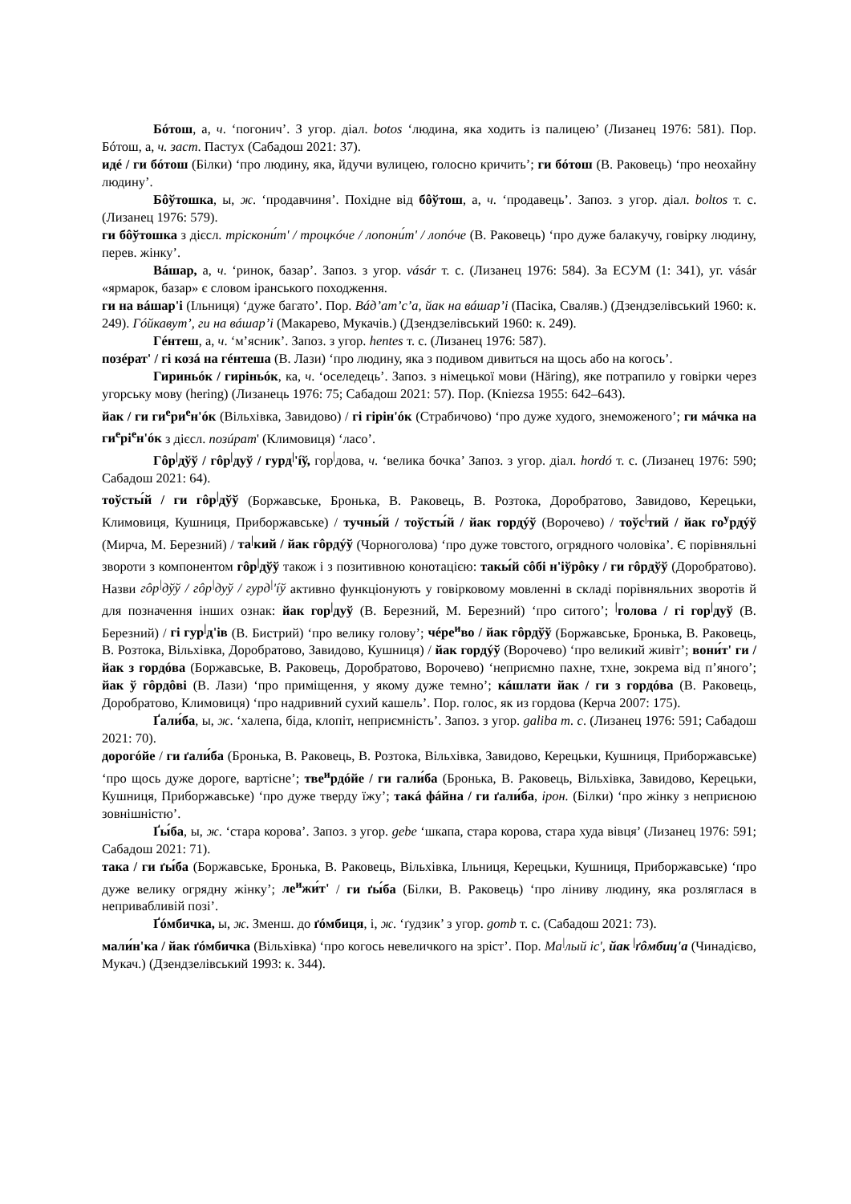Бóтош, а, ч. ‘погонич’. З угор. діал. botos ‘людина, яка ходить із палицею’ (Лизанец 1976: 581). Пор. Бóтош, а, ч. заст. Пастух (Сабадош 2021: 37).
идé / ги бóтош (Білки) ‘про людину, яка, йдучи вулицею, голосно кричить’; ги бóтош (В. Раковець) ‘про неохайну людину’.
Бôўтошка, ы, ж. ‘продавчиня’. Похідне від бôўтош, а, ч. ‘продавець’. Запоз. з угор. діал. boltos т. с. (Лизанец 1976: 579).
ги бôўтошка з дієсл. тріскони́т' / троцкóче / лопони́т' / лопóче (В. Раковець) ‘про дуже балакучу, говірку людину, перев. жінку’.
Вáшар, а, ч. ‘ринок, базар’. Запоз. з угор. vásár т. с. (Лизанец 1976: 584). За ЕСУМ (1: 341), уг. vásár «ярмарок, базар» є словом іранського походження.
ги на вáшар'і (Ільниця) ‘дуже багато’. Пор. Вáд’ат’с’а, йак на вáшар’і (Пасіка, Сваляв.) (Дзендзелівський 1960: к. 249). Гóйкавут’, ги на вáшар’і (Макарево, Мукачів.) (Дзендзелівський 1960: к. 249).
Гéнтеш, а, ч. ‘м’ясник’. Запоз. з угор. hentes т. с. (Лизанец 1976: 587).
позéрат' / гі козá на гéнтеша (В. Лази) ‘про людину, яка з подивом дивиться на щось або на когось’.
Гириньóк / гиріньóк, ка, ч. ‘оселедець’. Запоз. з німецької мови (Häring), яке потрапило у говірки через угорську мову (hering) (Лизанець 1976: 75; Сабадош 2021: 57). Пор. (Kniezsa 1955: 642–643).
йак / ги ги<sup>е</sup>ри<sup>е</sup>н'óк (Вільхівка, Завидово) / гі гірін'óк (Страбичово) ‘про дуже худого, знеможеного’; ги мáчка на ги<sup>е</sup>рі<sup>е</sup>н'óк з дієсл. позúрат' (Климовиця) ‘ласо’.
Гôр<sup>|</sup>дўў / гôр<sup>|</sup>дуў / гурд<sup>|</sup>'íў, гор<sup>|</sup>дова, ч. ‘велика бочка’ Запоз. з угор. діал. hordó т. с. (Лизанец 1976: 590; Сабадош 2021: 64).
тоўсты́й / ги гôр<sup>|</sup>дўў (Боржавське, Бронька, В. Раковець, В. Розтока, Доробратово, Завидово, Керецьки, Климовиця, Кушниця, Приборжавське) / тучны́й / тоўсты́й / йак гордýў (Ворочево) / тоўс<sup>|</sup>тий / йак го<sup>у</sup>рдýў (Мирча, М. Березний) / та<sup>|</sup>кий / йак гôрдýў (Чорноголова) ‘про дуже товстого, огрядного чоловіка’. Є порівняльні звороти з компонентом гôр<sup>|</sup>дўў також і з позитивною конотацією: такы́й сôбі н'іўрôку / ги гôрдўў (Доробратово). Назви гôр<sup>|</sup>дўў / гôр<sup>|</sup>дуў / гурд<sup>|</sup>'íў активно функціонують у говірковому мовленні в складі порівняльних зворотів й для позначення інших ознак: йак гор<sup>|</sup>дуў (В. Березний, М. Березний) ‘про ситого’; <sup>|</sup>голова / гі гор<sup>|</sup>дуў (В. Березний) / гі гур<sup>|</sup>д'ів (В. Бистрий) ‘про велику голову’; чéре<sup>и</sup>во / йак гôрдўў (Боржавське, Бронька, В. Раковець, В. Розтока, Вільхівка, Доробратово, Завидово, Кушниця) / йак гордýў (Ворочево) ‘про великий живіт’; вони́т' ги / йак з гордóва (Боржавське, В. Раковець, Доробратово, Ворочево) ‘неприємно пахне, тхне, зокрема від п’яного’; йак ў гôрдôві (В. Лази) ‘про приміщення, у якому дуже темно’; кáшлати йак / ги з гордóва (В. Раковець, Доробратово, Климовиця) ‘про надривний сухий кашель’. Пор. голос, як из гордова (Керча 2007: 175).
Ґали́ба, ы, ж. ‘халепа, біда, клопіт, неприємність’. Запоз. з угор. galiba т. с. (Лизанец 1976: 591; Сабадош 2021: 70).
дорогóйе / ги ґали́ба (Бронька, В. Раковець, В. Розтока, Вільхівка, Завидово, Керецьки, Кушниця, Приборжавське) ‘про щось дуже дороге, вартісне’; тве<sup>и</sup>рдóйе / ги гали́ба (Бронька, В. Раковець, Вільхівка, Завидово, Керецьки, Кушниця, Приборжавське) ‘про дуже тверду їжу’; такá фáйна / ги ґали́ба, ірон. (Білки) ‘про жінку з неприєною зовнішністю’.
Ґы́ба, ы, ж. ‘стара корова’. Запоз. з угор. gebe ‘шкапа, стара корова, стара худа вівця’ (Лизанец 1976: 591; Сабадош 2021: 71).
така / ги ґы́ба (Боржавське, Бронька, В. Раковець, Вільхівка, Ільниця, Керецьки, Кушниця, Приборжавське) ‘про дуже велику огрядну жінку’; ле<sup>и</sup>жи́т' / ги ґы́ба (Білки, В. Раковець) ‘про ліниву людину, яка розляглася в непривабливій позі’.
Ґóмбичка, ы, ж. Зменш. до ґóмбиця, і, ж. ‘ґудзик’ з угор. gomb т. с. (Сабадош 2021: 73).
мали́н'ка / йак ґóмбичка (Вільхівка) ‘про когось невеличкого на зріст’. Пор. Ма<sup>|</sup>лый іс', йак <sup>|</sup>ґôмбиц'а (Чинадієво, Мукач.) (Дзендзелівський 1993: к. 344).